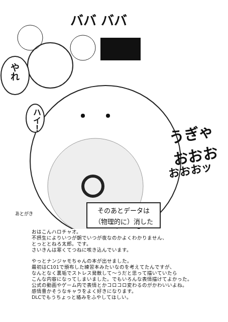やれ
ハイ！
ババ ババ
うぎゃおおお
おおおッ
そのあとデータは
（物理的に）消した
あとがき
おはこんハロチャオ。
不摂生によりいつが朝でいつが夜なのかよくわかりません、
とっととねろ太郎。です。
さいきんは寒くてつねに咳き込んでいます。
やっとナンジャモちゃんの本が出せました。
最初はC101で頒布した練習本みたいなのを考えてたんですが、
なんとなく裏垢でストレス発散して～うだと思って描いていたら
こんな内容になってしまいました。でもいろんな表情描けてよかった。
公式の動画やゲーム内で表情とかコロコロ変わるのがかわいいよね。
感情豊かそうなキャラをよく好きになります。
DLCでもうちょっと絡みをふやしてほしい。